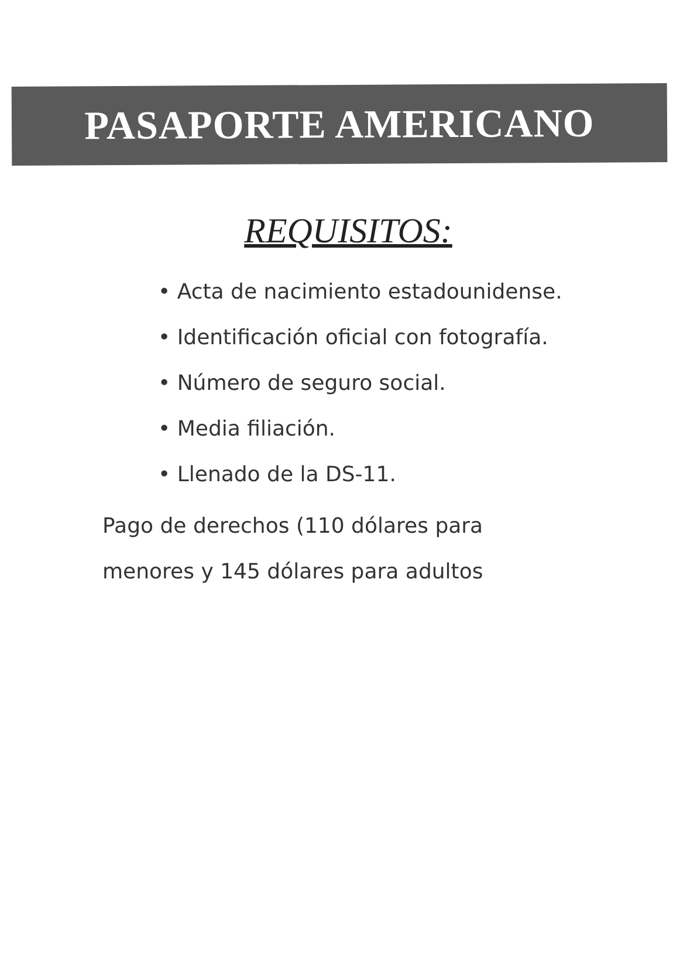PASAPORTE AMERICANO
REQUISITOS:
• Acta de nacimiento estadounidense.
• Identificación oficial con fotografía.
• Número de seguro social.
• Media filiación.
• Llenado de la DS-11.
Pago de derechos (110 dólares para menores y 145 dólares para adultos